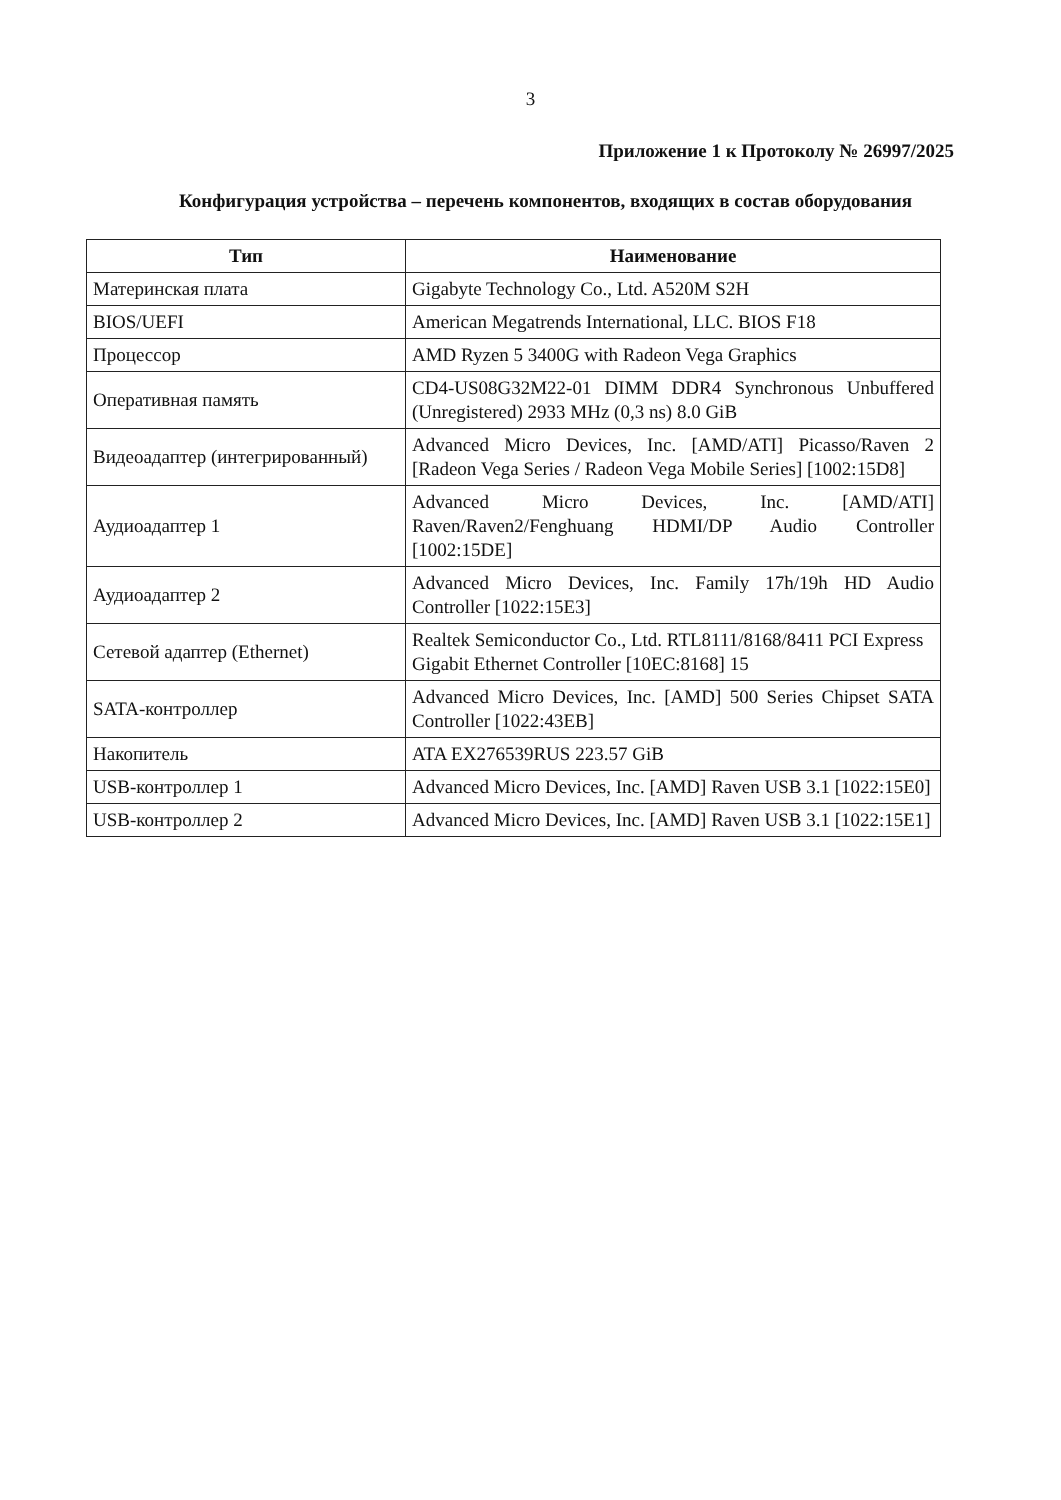3
Приложение 1 к Протоколу № 26997/2025
Конфигурация устройства – перечень компонентов, входящих в состав оборудования
| Тип | Наименование |
| --- | --- |
| Материнская плата | Gigabyte Technology Co., Ltd. A520M S2H |
| BIOS/UEFI | American Megatrends International, LLC. BIOS F18 |
| Процессор | AMD Ryzen 5 3400G with Radeon Vega Graphics |
| Оперативная память | CD4-US08G32M22-01 DIMM DDR4 Synchronous Unbuffered (Unregistered) 2933 MHz (0,3 ns) 8.0 GiB |
| Видеоадаптер (интегрированный) | Advanced Micro Devices, Inc. [AMD/ATI] Picasso/Raven 2 [Radeon Vega Series / Radeon Vega Mobile Series] [1002:15D8] |
| Аудиоадаптер 1 | Advanced Micro Devices, Inc. [AMD/ATI] Raven/Raven2/Fenghuang HDMI/DP Audio Controller [1002:15DE] |
| Аудиоадаптер 2 | Advanced Micro Devices, Inc. Family 17h/19h HD Audio Controller [1022:15E3] |
| Сетевой адаптер (Ethernet) | Realtek Semiconductor Co., Ltd. RTL8111/8168/8411 PCI Express Gigabit Ethernet Controller [10EC:8168] 15 |
| SATA-контроллер | Advanced Micro Devices, Inc. [AMD] 500 Series Chipset SATA Controller [1022:43EB] |
| Накопитель | ATA EX276539RUS 223.57 GiB |
| USB-контроллер 1 | Advanced Micro Devices, Inc. [AMD] Raven USB 3.1 [1022:15E0] |
| USB-контроллер 2 | Advanced Micro Devices, Inc. [AMD] Raven USB 3.1 [1022:15E1] |